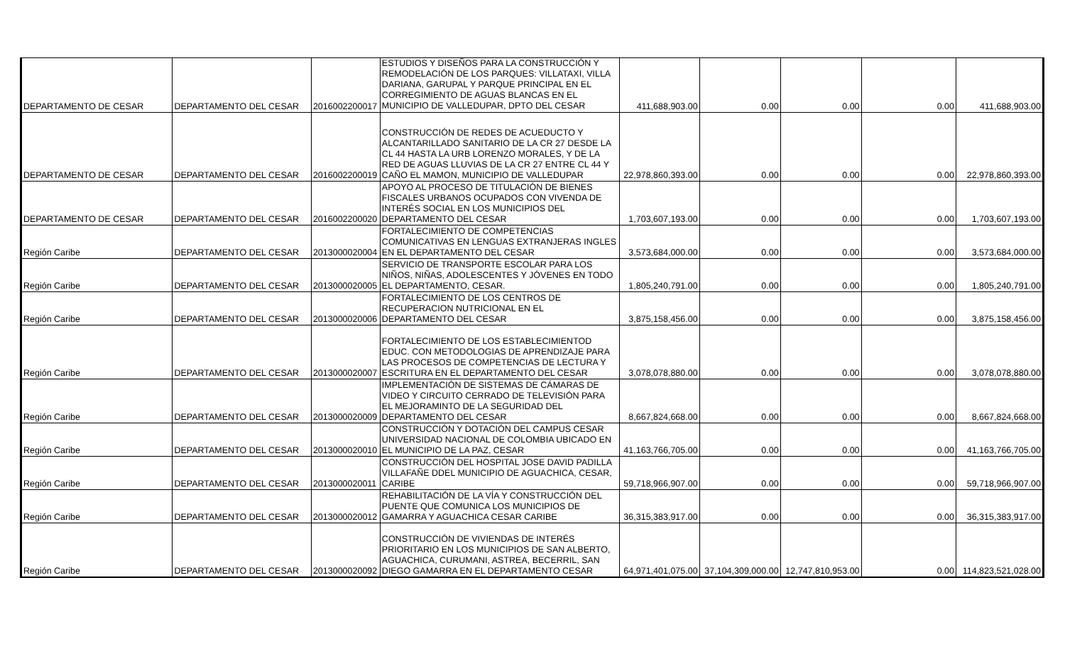| DEPARTAMENTO DE CESAR | DEPARTAMENTO DEL CESAR | 2016002200017 | ESTUDIOS Y DISEÑOS PARA LA CONSTRUCCIÓN Y REMODELACIÓN DE LOS PARQUES: VILLATAXI, VILLA DARIANA, GARUPAL Y PARQUE PRINCIPAL EN EL CORREGIMIENTO DE AGUAS BLANCAS EN EL MUNICIPIO DE VALLEDUPAR, DPTO DEL CESAR | 411,688,903.00 | 0.00 | 0.00 | 0.00 | 411,688,903.00 |
| DEPARTAMENTO DE CESAR | DEPARTAMENTO DEL CESAR | 2016002200019 | CONSTRUCCIÓN DE REDES DE ACUEDUCTO Y ALCANTARILLADO SANITARIO DE LA CR 27 DESDE LA CL 44 HASTA LA URB LORENZO MORALES, Y DE LA RED DE AGUAS LLUVIAS DE LA CR 27 ENTRE CL 44 Y CAÑO EL MAMON, MUNICIPIO DE VALLEDUPAR | 22,978,860,393.00 | 0.00 | 0.00 | 0.00 | 22,978,860,393.00 |
| DEPARTAMENTO DE CESAR | DEPARTAMENTO DEL CESAR | 2016002200020 | APOYO AL PROCESO DE TITULACIÓN DE BIENES FISCALES URBANOS OCUPADOS CON VIVENDA DE INTERÉS SOCIAL EN LOS MUNICIPIOS DEL DEPARTAMENTO DEL CESAR | 1,703,607,193.00 | 0.00 | 0.00 | 0.00 | 1,703,607,193.00 |
| Región Caribe | DEPARTAMENTO DEL CESAR | 2013000020004 | FORTALECIMIENTO DE COMPETENCIAS COMUNICATIVAS EN LENGUAS EXTRANJERAS INGLES EN EL DEPARTAMENTO DEL CESAR | 3,573,684,000.00 | 0.00 | 0.00 | 0.00 | 3,573,684,000.00 |
| Región Caribe | DEPARTAMENTO DEL CESAR | 2013000020005 | SERVICIO DE TRANSPORTE ESCOLAR PARA LOS NIÑOS, NIÑAS, ADOLESCENTES Y JÓVENES EN TODO EL DEPARTAMENTO, CESAR. | 1,805,240,791.00 | 0.00 | 0.00 | 0.00 | 1,805,240,791.00 |
| Región Caribe | DEPARTAMENTO DEL CESAR | 2013000020006 | FORTALECIMIENTO DE LOS CENTROS DE RECUPERACION NUTRICIONAL EN EL DEPARTAMENTO DEL CESAR | 3,875,158,456.00 | 0.00 | 0.00 | 0.00 | 3,875,158,456.00 |
| Región Caribe | DEPARTAMENTO DEL CESAR | 2013000020007 | FORTALECIMIENTO DE LOS ESTABLECIMIENTOD EDUC. CON METODOLOGIAS DE APRENDIZAJE PARA LAS PROCESOS DE COMPETENCIAS DE LECTURA Y ESCRITURA EN EL DEPARTAMENTO DEL CESAR | 3,078,078,880.00 | 0.00 | 0.00 | 0.00 | 3,078,078,880.00 |
| Región Caribe | DEPARTAMENTO DEL CESAR | 2013000020009 | IMPLEMENTACIÓN DE SISTEMAS DE CÁMARAS DE VIDEO Y CIRCUITO CERRADO DE TELEVISIÓN PARA EL MEJORAMINTO DE LA SEGURIDAD DEL DEPARTAMENTO DEL CESAR | 8,667,824,668.00 | 0.00 | 0.00 | 0.00 | 8,667,824,668.00 |
| Región Caribe | DEPARTAMENTO DEL CESAR | 2013000020010 | CONSTRUCCIÓN Y DOTACIÓN DEL CAMPUS CESAR UNIVERSIDAD NACIONAL DE COLOMBIA UBICADO EN EL MUNICIPIO DE LA PAZ, CESAR | 41,163,766,705.00 | 0.00 | 0.00 | 0.00 | 41,163,766,705.00 |
| Región Caribe | DEPARTAMENTO DEL CESAR | 2013000020011 | CONSTRUCCIÓN DEL HOSPITAL JOSE DAVID PADILLA VILLAFAÑE DDEL MUNICIPIO DE AGUACHICA, CESAR, CARIBE | 59,718,966,907.00 | 0.00 | 0.00 | 0.00 | 59,718,966,907.00 |
| Región Caribe | DEPARTAMENTO DEL CESAR | 2013000020012 | REHABILITACIÓN DE LA VÍA Y CONSTRUCCIÓN DEL PUENTE QUE COMUNICA LOS MUNICIPIOS DE GAMARRA Y AGUACHICA CESAR CARIBE | 36,315,383,917.00 | 0.00 | 0.00 | 0.00 | 36,315,383,917.00 |
| Región Caribe | DEPARTAMENTO DEL CESAR | 2013000020092 | CONSTRUCCIÓN DE VIVIENDAS DE INTERÉS PRIORITARIO EN LOS MUNICIPIOS DE SAN ALBERTO, AGUACHICA, CURUMANI, ASTREA, BECERRIL, SAN DIEGO GAMARRA EN EL DEPARTAMENTO CESAR | 64,971,401,075.00 | 37,104,309,000.00 | 12,747,810,953.00 | 0.00 | 114,823,521,028.00 |